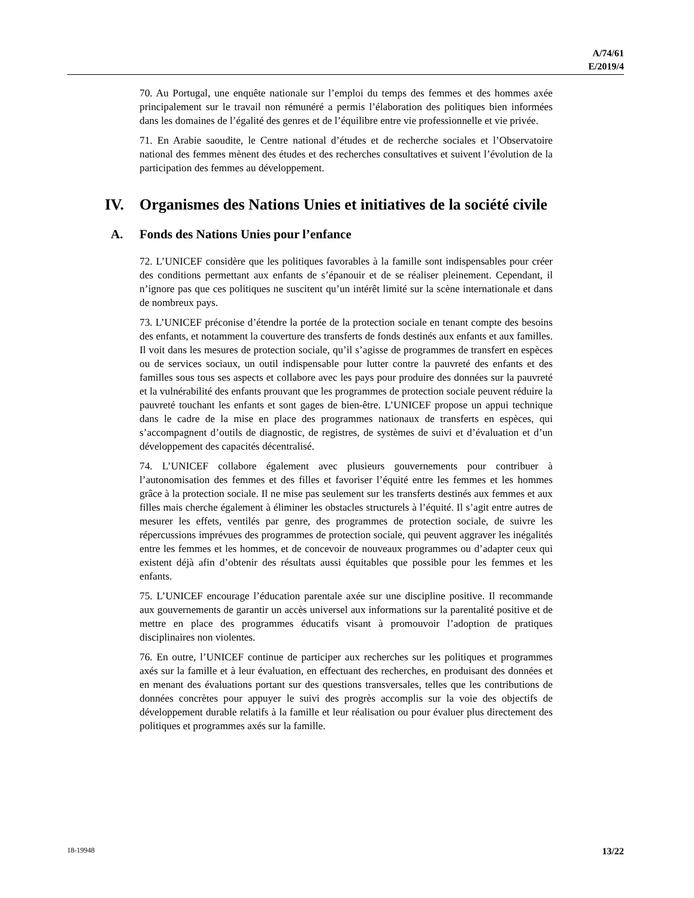A/74/61
E/2019/4
70. Au Portugal, une enquête nationale sur l’emploi du temps des femmes et des hommes axée principalement sur le travail non rémunéré a permis l’élaboration des politiques bien informées dans les domaines de l’égalité des genres et de l’équilibre entre vie professionnelle et vie privée.
71. En Arabie saoudite, le Centre national d’études et de recherche sociales et l’Observatoire national des femmes mènent des études et des recherches consultatives et suivent l’évolution de la participation des femmes au développement.
IV. Organismes des Nations Unies et initiatives de la société civile
A. Fonds des Nations Unies pour l’enfance
72. L’UNICEF considère que les politiques favorables à la famille sont indispensables pour créer des conditions permettant aux enfants de s’épanouir et de se réaliser pleinement. Cependant, il n’ignore pas que ces politiques ne suscitent qu’un intérêt limité sur la scène internationale et dans de nombreux pays.
73. L’UNICEF préconise d’étendre la portée de la protection sociale en tenant compte des besoins des enfants, et notamment la couverture des transferts de fonds destinés aux enfants et aux familles. Il voit dans les mesures de protection sociale, qu’il s’agisse de programmes de transfert en espèces ou de services sociaux, un outil indispensable pour lutter contre la pauvreté des enfants et des familles sous tous ses aspects et collabore avec les pays pour produire des données sur la pauvreté et la vulnérabilité des enfants prouvant que les programmes de protection sociale peuvent réduire la pauvreté touchant les enfants et sont gages de bien-être. L’UNICEF propose un appui technique dans le cadre de la mise en place des programmes nationaux de transferts en espèces, qui s’accompagnent d’outils de diagnostic, de registres, de systèmes de suivi et d’évaluation et d’un développement des capacités décentralisé.
74. L’UNICEF collabore également avec plusieurs gouvernements pour contribuer à l’autonomisation des femmes et des filles et favoriser l’équité entre les femmes et les hommes grâce à la protection sociale. Il ne mise pas seulement sur les transferts destinés aux femmes et aux filles mais cherche également à éliminer les obstacles structurels à l’équité. Il s’agit entre autres de mesurer les effets, ventilés par genre, des programmes de protection sociale, de suivre les répercussions imprévues des programmes de protection sociale, qui peuvent aggraver les inégalités entre les femmes et les hommes, et de concevoir de nouveaux programmes ou d’adapter ceux qui existent déjà afin d’obtenir des résultats aussi équitables que possible pour les femmes et les enfants.
75. L’UNICEF encourage l’éducation parentale axée sur une discipline positive. Il recommande aux gouvernements de garantir un accès universel aux informations sur la parentalité positive et de mettre en place des programmes éducatifs visant à promouvoir l’adoption de pratiques disciplinaires non violentes.
76. En outre, l’UNICEF continue de participer aux recherches sur les politiques et programmes axés sur la famille et à leur évaluation, en effectuant des recherches, en produisant des données et en menant des évaluations portant sur des questions transversales, telles que les contributions de données concrètes pour appuyer le suivi des progrès accomplis sur la voie des objectifs de développement durable relatifs à la famille et leur réalisation ou pour évaluer plus directement des politiques et programmes axés sur la famille.
18-19948 13/22